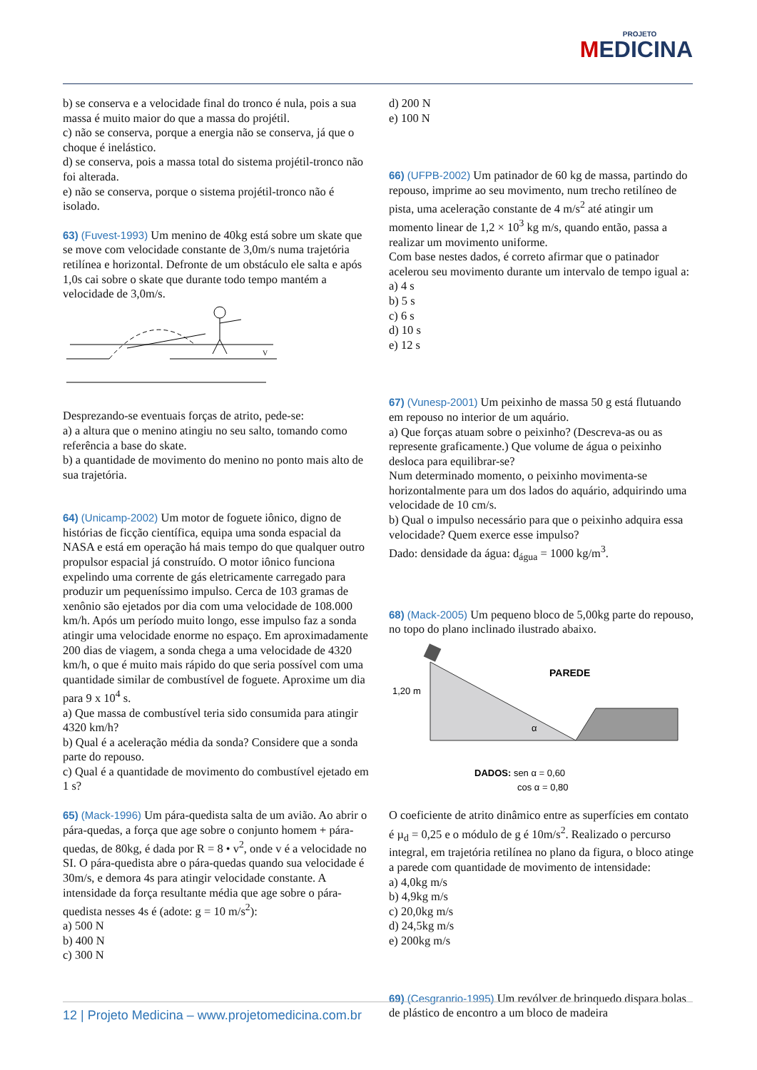PROJETO
MEDICINA
b) se conserva e a velocidade final do tronco é nula, pois a sua massa é muito maior do que a massa do projétil.
c) não se conserva, porque a energia não se conserva, já que o choque é inelástico.
d) se conserva, pois a massa total do sistema projétil-tronco não foi alterada.
e) não se conserva, porque o sistema projétil-tronco não é isolado.
63) (Fuvest-1993) Um menino de 40kg está sobre um skate que se move com velocidade constante de 3,0m/s numa trajetória retilínea e horizontal. Defronte de um obstáculo ele salta e após 1,0s cai sobre o skate que durante todo tempo mantém a velocidade de 3,0m/s.
V
Desprezando-se eventuais forças de atrito, pede-se:
a) a altura que o menino atingiu no seu salto, tomando como referência a base do skate.
b) a quantidade de movimento do menino no ponto mais alto de sua trajetória.
64) (Unicamp-2002) Um motor de foguete iônico, digno de histórias de ficção científica, equipa uma sonda espacial da NASA e está em operação há mais tempo do que qualquer outro propulsor espacial já construído. O motor iônico funciona expelindo uma corrente de gás eletricamente carregado para produzir um pequeníssimo impulso. Cerca de 103 gramas de xenônio são ejetados por dia com uma velocidade de 108.000 km/h. Após um período muito longo, esse impulso faz a sonda atingir uma velocidade enorme no espaço. Em aproximadamente 200 dias de viagem, a sonda chega a uma velocidade de 4320 km/h, o que é muito mais rápido do que seria possível com uma quantidade similar de combustível de foguete. Aproxime um dia para 9 x 10<sup>4</sup> s.
a) Que massa de combustível teria sido consumida para atingir 4320 km/h?
b) Qual é a aceleração média da sonda? Considere que a sonda parte do repouso.
c) Qual é a quantidade de movimento do combustível ejetado em 1 s?
65) (Mack-1996) Um pára-quedista salta de um avião. Ao abrir o pára-quedas, a força que age sobre o conjunto homem + pára-quedas, de 80kg, é dada por R = 8 • v<sup>2</sup>, onde v é a velocidade no SI. O pára-quedista abre o pára-quedas quando sua velocidade é 30m/s, e demora 4s para atingir velocidade constante. A intensidade da força resultante média que age sobre o pára-quedista nesses 4s é (adote: g = 10 m/s<sup>2</sup>):
a) 500 N
b) 400 N
c) 300 N
d) 200 N
e) 100 N
66) (UFPB-2002) Um patinador de 60 kg de massa, partindo do repouso, imprime ao seu movimento, num trecho retilíneo de pista, uma aceleração constante de 4 m/s<sup>2</sup> até atingir um momento linear de 1,2 × 10<sup>3</sup> kg m/s, quando então, passa a realizar um movimento uniforme.
Com base nestes dados, é correto afirmar que o patinador acelerou seu movimento durante um intervalo de tempo igual a:
a) 4 s
b) 5 s
c) 6 s
d) 10 s
e) 12 s
67) (Vunesp-2001) Um peixinho de massa 50 g está flutuando em repouso no interior de um aquário.
a) Que forças atuam sobre o peixinho? (Descreva-as ou as represente graficamente.) Que volume de água o peixinho desloca para equilibrar-se?
Num determinado momento, o peixinho movimenta-se horizontalmente para um dos lados do aquário, adquirindo uma velocidade de 10 cm/s.
b) Qual o impulso necessário para que o peixinho adquira essa velocidade? Quem exerce esse impulso?
Dado: densidade da água: d<sub>água</sub> = 1000 kg/m<sup>3</sup>.
68) (Mack-2005) Um pequeno bloco de 5,00kg parte do repouso, no topo do plano inclinado ilustrado abaixo.
PAREDE
1,20 m
α
DADOS: sen α = 0,60
cos α = 0,80
O coeficiente de atrito dinâmico entre as superfícies em contato é µ<sub>d</sub> = 0,25 e o módulo de g é 10m/s<sup>2</sup>. Realizado o percurso integral, em trajetória retilínea no plano da figura, o bloco atinge a parede com quantidade de movimento de intensidade:
a) 4,0kg m/s
b) 4,9kg m/s
c) 20,0kg m/s
d) 24,5kg m/s
e) 200kg m/s
69) (Cesgranrio-1995) Um revólver de brinquedo dispara bolas de plástico de encontro a um bloco de madeira
12 | Projeto Medicina – www.projetomedicina.com.br